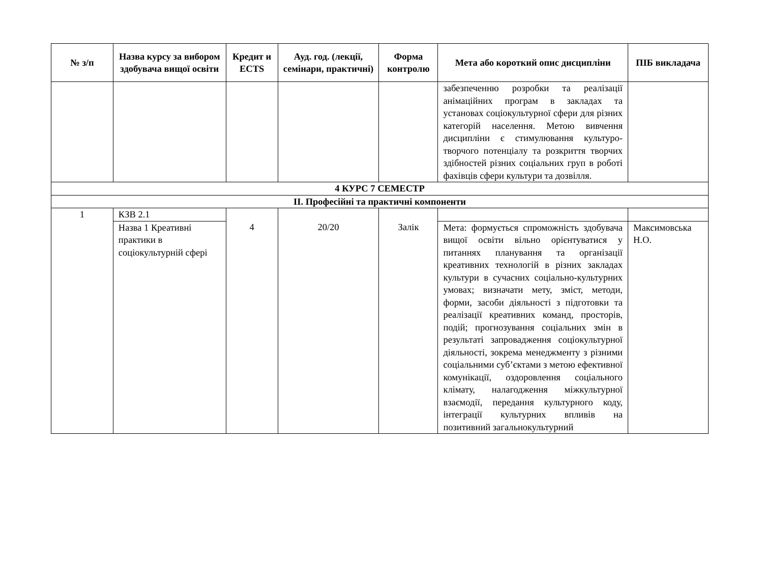| № з/п | Назва курсу за вибором здобувача вищої освіти | Кредит и ECTS | Ауд. год. (лекції, семінари, практичні) | Форма контролю | Мета або короткий опис дисципліни | ПІБ викладача |
| --- | --- | --- | --- | --- | --- | --- |
| | | | | | забезпеченню розробки та реалізації анімаційних програм в закладах та установах соціокультурної сфери для різних категорій населення. Метою вивчення дисципліни є стимулювання культуро-творчого потенціалу та розкриття творчих здібностей різних соціальних груп в роботі фахівців сфери культури та дозвілля. | |
| 4 КУРС 7 СЕМЕСТР | | | | | | |
| ІІ. Професійні та практичні компоненти | | | | | | |
| 1 | КЗВ 2.1 | 4 | 20/20 | Залік | | |
| | Назва 1 Креативні практики в соціокультурній сфері | | | | Мета: формується спроможність здобувача вищої освіти вільно орієнтуватися у питаннях планування та організації креативних технологій в різних закладах культури в сучасних соціально-культурних умовах; визначати мету, зміст, методи, форми, засоби діяльності з підготовки та реалізації креативних команд, просторів, подій; прогнозування соціальних змін в результаті запровадження соціокультурної діяльності, зокрема менеджменту з різними соціальними суб’єктами з метою ефективної комунікації, оздоровлення соціального клімату, налагодження міжкультурної взаємодії, передання культурного коду, інтеграції культурних впливів на позитивний загальнокультурний | Максимовська Н.О. |